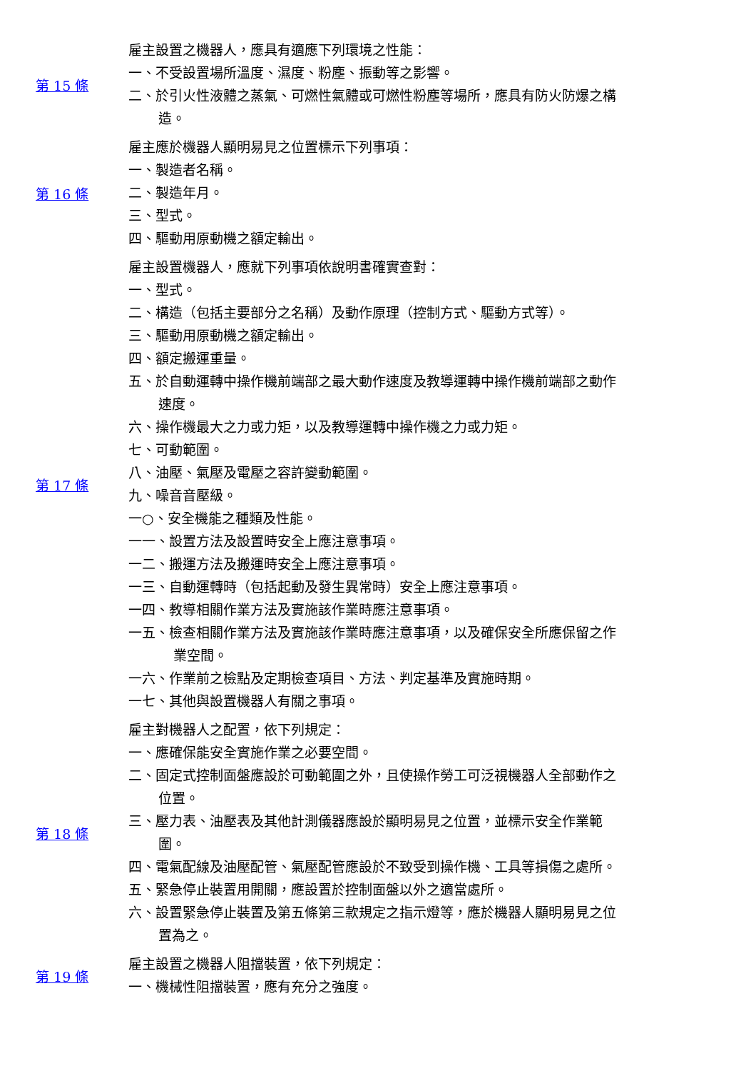| 第 15 條 | 雇主設置之機器人，應具有適應下列環境之性能： 一、不受設置場所溫度、濕度、粉塵、振動等之影響。 二、於引火性液體之蒸氣、可燃性氣體或可燃性粉塵等場所，應具有防火防爆之構造。 |
| 第 16 條 | 雇主應於機器人顯明易見之位置標示下列事項： 一、製造者名稱。 二、製造年月。 三、型式。 四、驅動用原動機之額定輸出。 |
| 第 17 條 | 雇主設置機器人，應就下列事項依說明書確實查對： 一、型式。 二、構造（包括主要部分之名稱）及動作原理（控制方式、驅動方式等）。 三、驅動用原動機之額定輸出。 四、額定搬運重量。 五、於自動運轉中操作機前端部之最大動作速度及教導運轉中操作機前端部之動作速度。 六、操作機最大之力或力矩，以及教導運轉中操作機之力或力矩。 七、可動範圍。 八、油壓、氣壓及電壓之容許變動範圍。 九、噪音音壓級。 一○、安全機能之種類及性能。 一一、設置方法及設置時安全上應注意事項。 一二、搬運方法及搬運時安全上應注意事項。 一三、自動運轉時（包括起動及發生異常時）安全上應注意事項。 一四、教導相關作業方法及實施該作業時應注意事項。 一五、檢查相關作業方法及實施該作業時應注意事項，以及確保安全所應保留之作業空間。 一六、作業前之檢點及定期檢查項目、方法、判定基準及實施時期。 一七、其他與設置機器人有關之事項。 |
| 第 18 條 | 雇主對機器人之配置，依下列規定： 一、應確保能安全實施作業之必要空間。 二、固定式控制面盤應設於可動範圍之外，且使操作勞工可泛視機器人全部動作之位置。 三、壓力表、油壓表及其他計測儀器應設於顯明易見之位置，並標示安全作業範圍。 四、電氣配線及油壓配管、氣壓配管應設於不致受到操作機、工具等損傷之處所。 五、緊急停止裝置用開關，應設置於控制面盤以外之適當處所。 六、設置緊急停止裝置及第五條第三款規定之指示燈等，應於機器人顯明易見之位置為之。 |
| 第 19 條 | 雇主設置之機器人阻擋裝置，依下列規定： 一、機械性阻擋裝置，應有充分之強度。 |